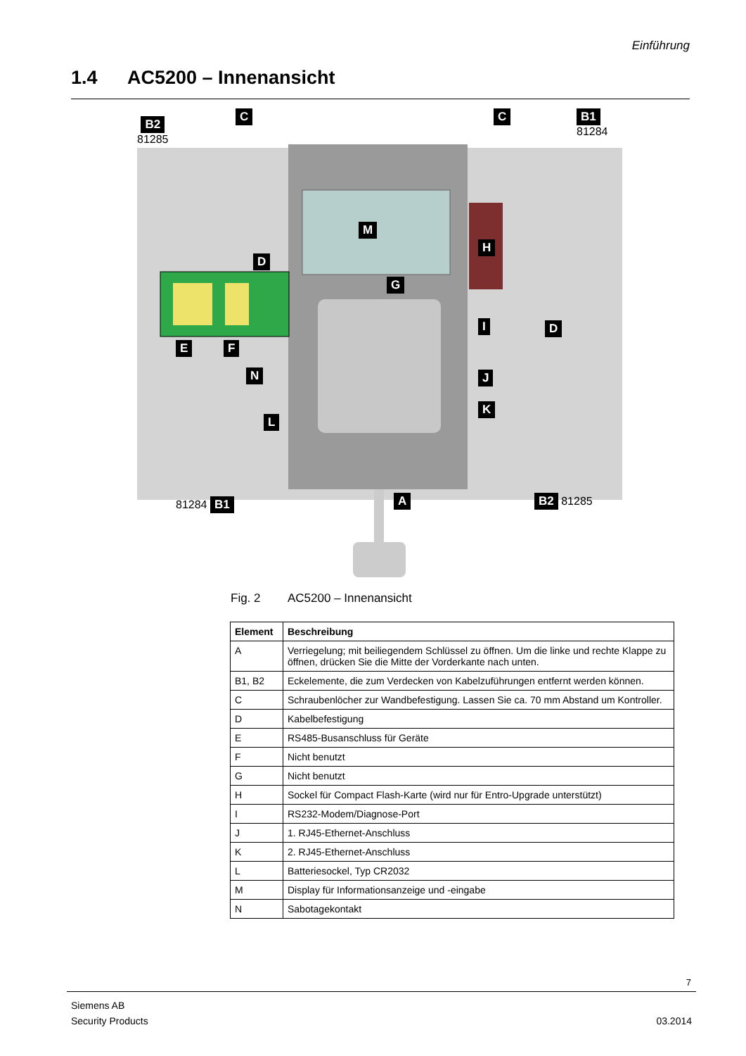Einführung
1.4 AC5200 – Innenansicht
B2
81285
C C B1 81284
M
H
D
G
I D
E F
N J
K
L
A
81284 B1 B2 81285
Fig. 2 AC5200 – Innenansicht
| Element | Beschreibung |
| --- | --- |
| A | Verriegelung; mit beiliegendem Schlüssel zu öffnen. Um die linke und rechte Klappe zu öffnen, drücken Sie die Mitte der Vorderkante nach unten. |
| B1, B2 | Eckelemente, die zum Verdecken von Kabelzuführungen entfernt werden können. |
| C | Schraubenlöcher zur Wandbefestigung. Lassen Sie ca. 70 mm Abstand um Kontroller. |
| D | Kabelbefestigung |
| E | RS485-Busanschluss für Geräte |
| F | Nicht benutzt |
| G | Nicht benutzt |
| H | Sockel für Compact Flash-Karte (wird nur für Entro-Upgrade unterstützt) |
| I | RS232-Modem/Diagnose-Port |
| J | 1. RJ45-Ethernet-Anschluss |
| K | 2. RJ45-Ethernet-Anschluss |
| L | Batteriesockel, Typ CR2032 |
| M | Display für Informationsanzeige und -eingabe |
| N | Sabotagekontakt |
7
Siemens AB
Security Products
03.2014